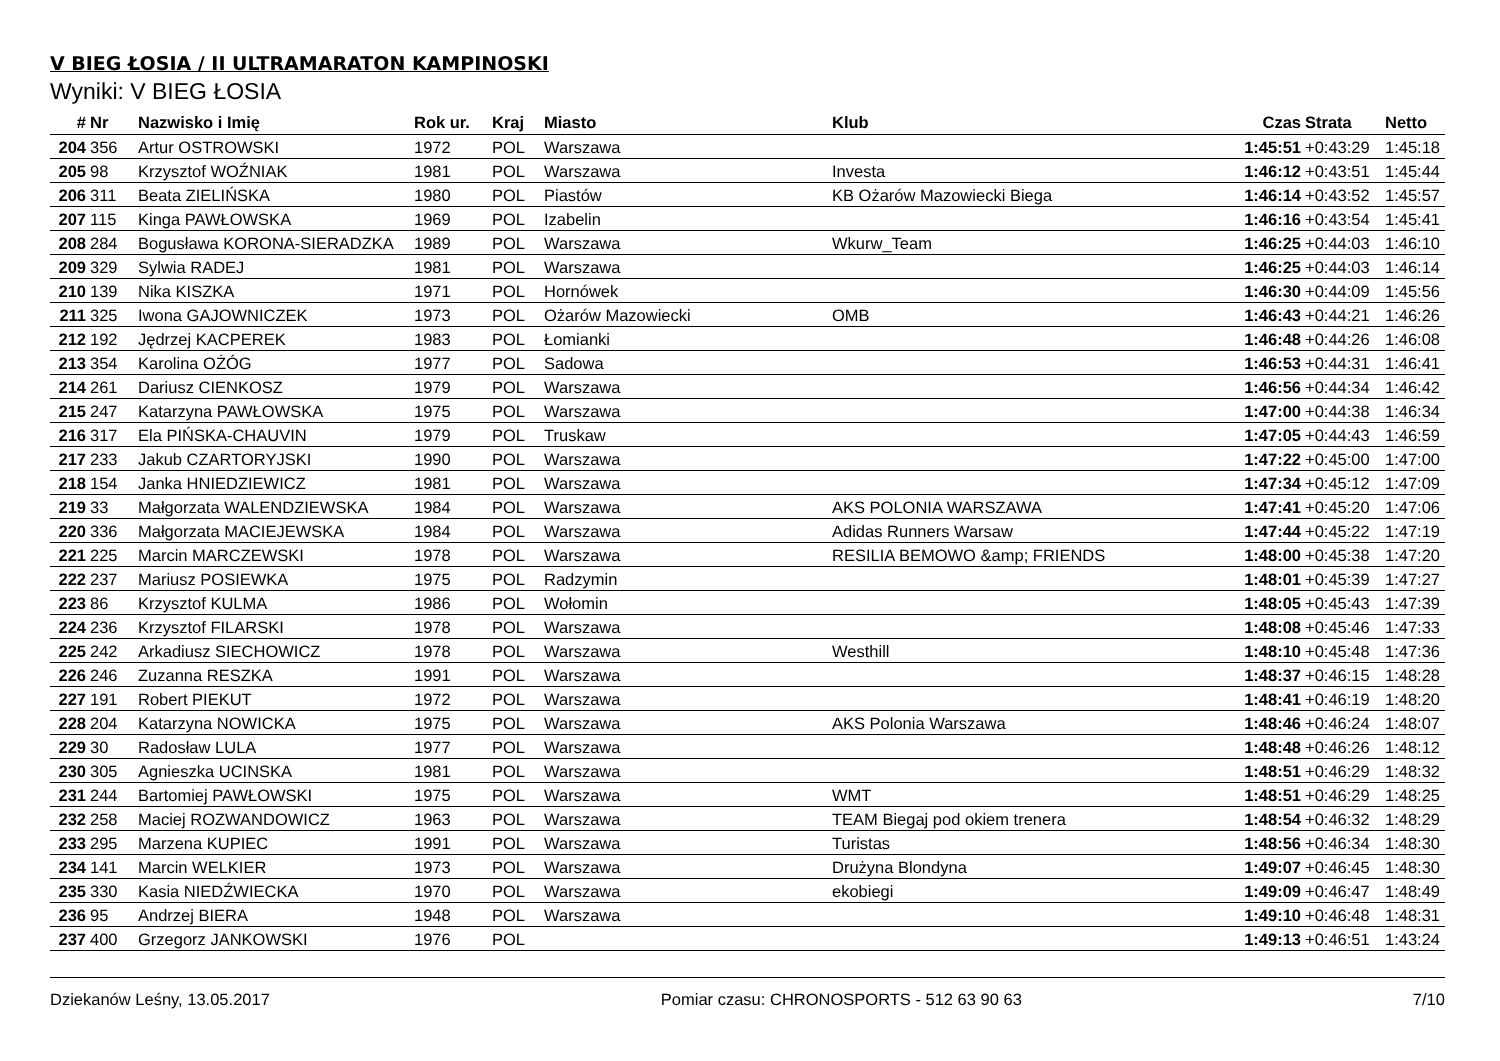V BIEG ŁOSIA / II ULTRAMARATON KAMPINOSKI
Wyniki: V BIEG ŁOSIA
| # | Nr | Nazwisko i Imię | Rok ur. | Kraj | Miasto | Klub | Czas | Strata | Netto |
| --- | --- | --- | --- | --- | --- | --- | --- | --- | --- |
| 204 | 356 | Artur OSTROWSKI | 1972 | POL | Warszawa | | 1:45:51 | +0:43:29 | 1:45:18 |
| 205 | 98 | Krzysztof WOŹNIAK | 1981 | POL | Warszawa | Investa | 1:46:12 | +0:43:51 | 1:45:44 |
| 206 | 311 | Beata ZIELIŃSKA | 1980 | POL | Piastów | KB Ożarów Mazowiecki Biega | 1:46:14 | +0:43:52 | 1:45:57 |
| 207 | 115 | Kinga PAWŁOWSKA | 1969 | POL | Izabelin | | 1:46:16 | +0:43:54 | 1:45:41 |
| 208 | 284 | Bogusława KORONA-SIERADZKA | 1989 | POL | Warszawa | Wkurw_Team | 1:46:25 | +0:44:03 | 1:46:10 |
| 209 | 329 | Sylwia RADEJ | 1981 | POL | Warszawa | | 1:46:25 | +0:44:03 | 1:46:14 |
| 210 | 139 | Nika KISZKA | 1971 | POL | Hornówek | | 1:46:30 | +0:44:09 | 1:45:56 |
| 211 | 325 | Iwona GAJOWNICZEK | 1973 | POL | Ożarów Mazowiecki | OMB | 1:46:43 | +0:44:21 | 1:46:26 |
| 212 | 192 | Jędrzej KACPEREK | 1983 | POL | Łomianki | | 1:46:48 | +0:44:26 | 1:46:08 |
| 213 | 354 | Karolina OŻÓG | 1977 | POL | Sadowa | | 1:46:53 | +0:44:31 | 1:46:41 |
| 214 | 261 | Dariusz CIENKOSZ | 1979 | POL | Warszawa | | 1:46:56 | +0:44:34 | 1:46:42 |
| 215 | 247 | Katarzyna PAWŁOWSKA | 1975 | POL | Warszawa | | 1:47:00 | +0:44:38 | 1:46:34 |
| 216 | 317 | Ela PIŃSKA-CHAUVIN | 1979 | POL | Truskaw | | 1:47:05 | +0:44:43 | 1:46:59 |
| 217 | 233 | Jakub CZARTORYJSKI | 1990 | POL | Warszawa | | 1:47:22 | +0:45:00 | 1:47:00 |
| 218 | 154 | Janka HNIEDZIEWICZ | 1981 | POL | Warszawa | | 1:47:34 | +0:45:12 | 1:47:09 |
| 219 | 33 | Małgorzata WALENDZIEWSKA | 1984 | POL | Warszawa | AKS POLONIA WARSZAWA | 1:47:41 | +0:45:20 | 1:47:06 |
| 220 | 336 | Małgorzata MACIEJEWSKA | 1984 | POL | Warszawa | Adidas Runners Warsaw | 1:47:44 | +0:45:22 | 1:47:19 |
| 221 | 225 | Marcin MARCZEWSKI | 1978 | POL | Warszawa | RESILIA BEMOWO &amp; FRIENDS | 1:48:00 | +0:45:38 | 1:47:20 |
| 222 | 237 | Mariusz POSIEWKA | 1975 | POL | Radzymin | | 1:48:01 | +0:45:39 | 1:47:27 |
| 223 | 86 | Krzysztof KULMA | 1986 | POL | Wołomin | | 1:48:05 | +0:45:43 | 1:47:39 |
| 224 | 236 | Krzysztof FILARSKI | 1978 | POL | Warszawa | | 1:48:08 | +0:45:46 | 1:47:33 |
| 225 | 242 | Arkadiusz SIECHOWICZ | 1978 | POL | Warszawa | Westhill | 1:48:10 | +0:45:48 | 1:47:36 |
| 226 | 246 | Zuzanna RESZKA | 1991 | POL | Warszawa | | 1:48:37 | +0:46:15 | 1:48:28 |
| 227 | 191 | Robert PIEKUT | 1972 | POL | Warszawa | | 1:48:41 | +0:46:19 | 1:48:20 |
| 228 | 204 | Katarzyna NOWICKA | 1975 | POL | Warszawa | AKS Polonia Warszawa | 1:48:46 | +0:46:24 | 1:48:07 |
| 229 | 30 | Radosław LULA | 1977 | POL | Warszawa | | 1:48:48 | +0:46:26 | 1:48:12 |
| 230 | 305 | Agnieszka UCINSKA | 1981 | POL | Warszawa | | 1:48:51 | +0:46:29 | 1:48:32 |
| 231 | 244 | Bartomiej PAWŁOWSKI | 1975 | POL | Warszawa | WMT | 1:48:51 | +0:46:29 | 1:48:25 |
| 232 | 258 | Maciej ROZWANDOWICZ | 1963 | POL | Warszawa | TEAM Biegaj pod okiem trenera | 1:48:54 | +0:46:32 | 1:48:29 |
| 233 | 295 | Marzena KUPIEC | 1991 | POL | Warszawa | Turistas | 1:48:56 | +0:46:34 | 1:48:30 |
| 234 | 141 | Marcin WELKIER | 1973 | POL | Warszawa | Drużyna Blondyna | 1:49:07 | +0:46:45 | 1:48:30 |
| 235 | 330 | Kasia NIEDŹWIECKA | 1970 | POL | Warszawa | ekobiegi | 1:49:09 | +0:46:47 | 1:48:49 |
| 236 | 95 | Andrzej BIERA | 1948 | POL | Warszawa | | 1:49:10 | +0:46:48 | 1:48:31 |
| 237 | 400 | Grzegorz JANKOWSKI | 1976 | POL | | | 1:49:13 | +0:46:51 | 1:43:24 |
Dziekanów Leśny, 13.05.2017 Pomiar czasu: CHRONOSPORTS - 512 63 90 63 7/10